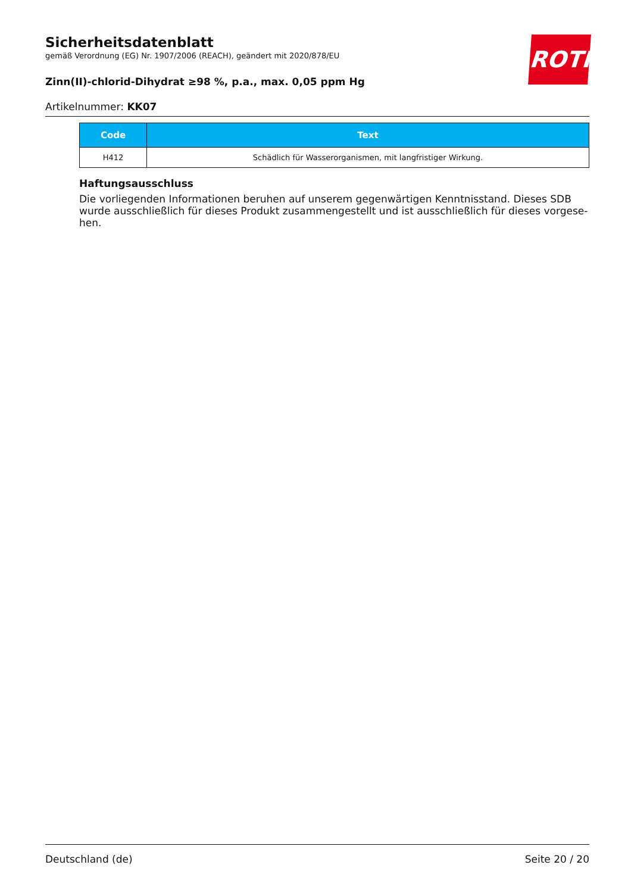ROTH
Sicherheitsdatenblatt
gemäß Verordnung (EG) Nr. 1907/2006 (REACH), geändert mit 2020/878/EU
Zinn(II)-chlorid-Dihydrat ≥98 %, p.a., max. 0,05 ppm Hg
Artikelnummer: KK07
| Code | Text |
| --- | --- |
| H412 | Schädlich für Wasserorganismen, mit langfristiger Wirkung. |
Haftungsausschluss
Die vorliegenden Informationen beruhen auf unserem gegenwärtigen Kenntnisstand. Dieses SDB wurde ausschließlich für dieses Produkt zusammengestellt und ist ausschließlich für dieses vorgese-hen.
Deutschland (de) Seite 20 / 20